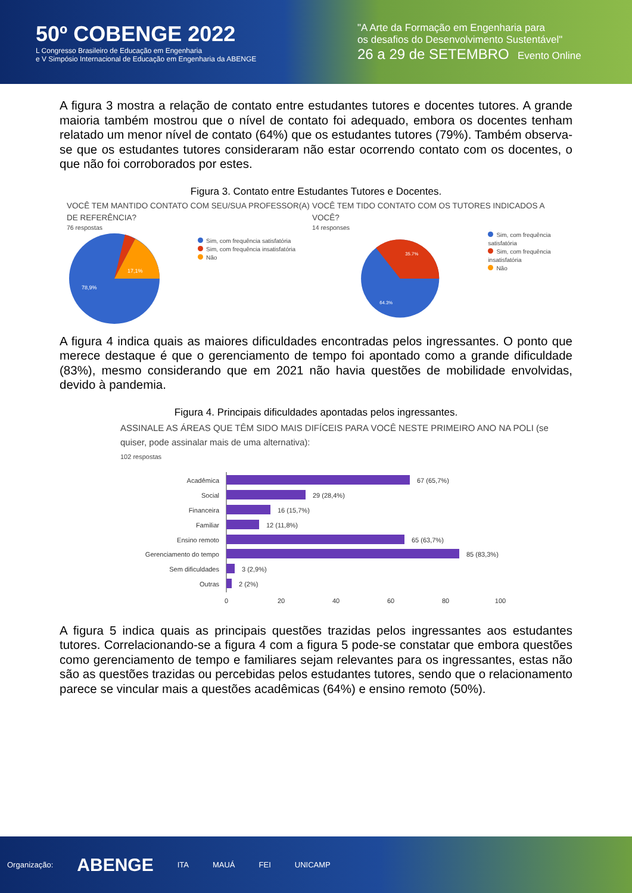50º COBENGE 2022
L Congresso Brasileiro de Educação em Engenharia
e V Simpósio Internacional de Educação em Engenharia da ABENGE
"A Arte da Formação em Engenharia para
os desafios do Desenvolvimento Sustentável"
26 a 29 de SETEMBRO Evento Online
A figura 3 mostra a relação de contato entre estudantes tutores e docentes tutores. A grande maioria também mostrou que o nível de contato foi adequado, embora os docentes tenham relatado um menor nível de contato (64%) que os estudantes tutores (79%). Também observa-se que os estudantes tutores consideraram não estar ocorrendo contato com os docentes, o que não foi corroborados por estes.
Figura 3. Contato entre Estudantes Tutores e Docentes.
VOCÊ TEM MANTIDO CONTATO COM SEU/SUA PROFESSOR(A) DE REFERÊNCIA?
76 respostas
17,1%
78,9%
Sim, com frequência satisfatória
Sim, com frequência insatisfatória
Não
VOCÊ TEM TIDO CONTATO COM OS TUTORES INDICADOS A VOCÊ?
14 responses
35.7%
64.3%
Sim, com frequência satisfatória
Sim, com frequência insatisfatória
Não
A figura 4 indica quais as maiores dificuldades encontradas pelos ingressantes. O ponto que merece destaque é que o gerenciamento de tempo foi apontado como a grande dificuldade (83%), mesmo considerando que em 2021 não havia questões de mobilidade envolvidas, devido à pandemia.
Figura 4. Principais dificuldades apontadas pelos ingressantes.
ASSINALE AS ÁREAS QUE TÊM SIDO MAIS DIFÍCEIS PARA VOCÊ NESTE PRIMEIRO ANO NA POLI (se quiser, pode assinalar mais de uma alternativa):
102 respostas
Acadêmica
Social
Financeira
Familiar
Ensino remoto
Gerenciamento do tempo
Sem dificuldades
Outras
67 (65,7%)
29 (28,4%)
16 (15,7%)
12 (11,8%)
65 (63,7%)
85 (83,3%)
3 (2,9%)
2 (2%)
0
20
40
60
80
100
A figura 5 indica quais as principais questões trazidas pelos ingressantes aos estudantes tutores. Correlacionando-se a figura 4 com a figura 5 pode-se constatar que embora questões como gerenciamento de tempo e familiares sejam relevantes para os ingressantes, estas não são as questões trazidas ou percebidas pelos estudantes tutores, sendo que o relacionamento parece se vincular mais a questões acadêmicas (64%) e ensino remoto (50%).
Organização: ABENGE ITA MAUÁ FEI UNICAMP